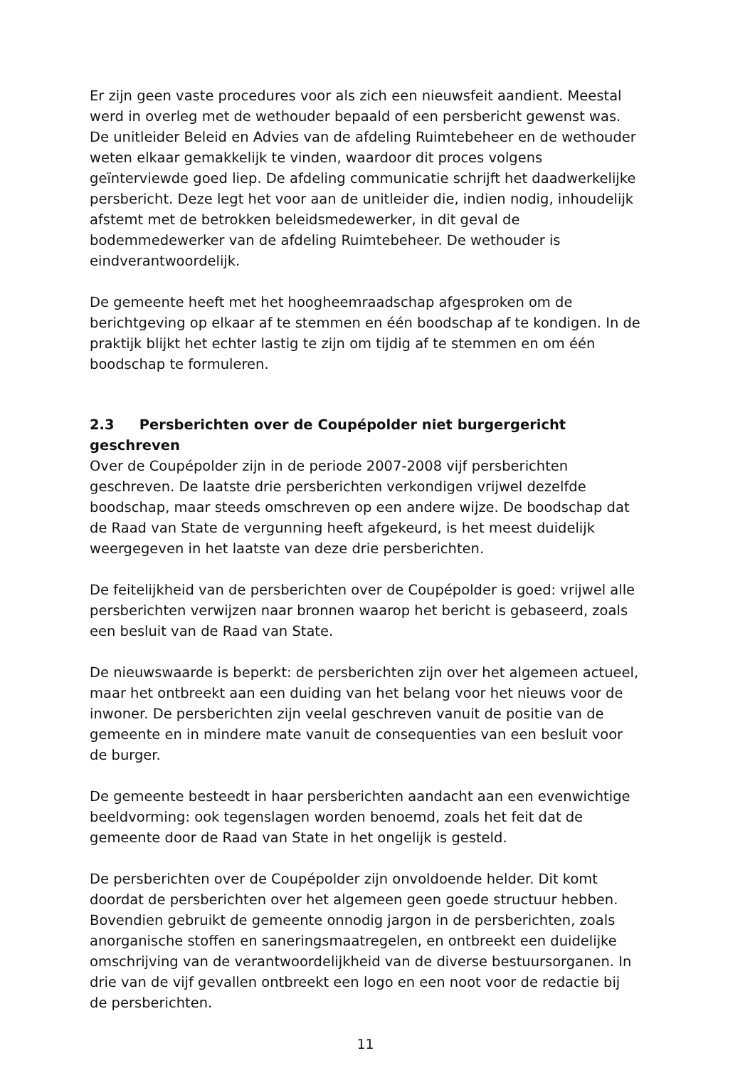Er zijn geen vaste procedures voor als zich een nieuwsfeit aandient. Meestal werd in overleg met de wethouder bepaald of een persbericht gewenst was. De unitleider Beleid en Advies van de afdeling Ruimtebeheer en de wethouder weten elkaar gemakkelijk te vinden, waardoor dit proces volgens geïnterviewde goed liep. De afdeling communicatie schrijft het daadwerkelijke persbericht. Deze legt het voor aan de unitleider die, indien nodig, inhoudelijk afstemt met de betrokken beleidsmedewerker, in dit geval de bodemmedewerker van de afdeling Ruimtebeheer. De wethouder is eindverantwoordelijk.
De gemeente heeft met het hoogheemraadschap afgesproken om de berichtgeving op elkaar af te stemmen en één boodschap af te kondigen. In de praktijk blijkt het echter lastig te zijn om tijdig af te stemmen en om één boodschap te formuleren.
2.3 Persberichten over de Coupépolder niet burgergericht geschreven
Over de Coupépolder zijn in de periode 2007-2008 vijf persberichten geschreven. De laatste drie persberichten verkondigen vrijwel dezelfde boodschap, maar steeds omschreven op een andere wijze. De boodschap dat de Raad van State de vergunning heeft afgekeurd, is het meest duidelijk weergegeven in het laatste van deze drie persberichten.
De feitelijkheid van de persberichten over de Coupépolder is goed: vrijwel alle persberichten verwijzen naar bronnen waarop het bericht is gebaseerd, zoals een besluit van de Raad van State.
De nieuwswaarde is beperkt: de persberichten zijn over het algemeen actueel, maar het ontbreekt aan een duiding van het belang voor het nieuws voor de inwoner. De persberichten zijn veelal geschreven vanuit de positie van de gemeente en in mindere mate vanuit de consequenties van een besluit voor de burger.
De gemeente besteedt in haar persberichten aandacht aan een evenwichtige beeldvorming: ook tegenslagen worden benoemd, zoals het feit dat de gemeente door de Raad van State in het ongelijk is gesteld.
De persberichten over de Coupépolder zijn onvoldoende helder. Dit komt doordat de persberichten over het algemeen geen goede structuur hebben. Bovendien gebruikt de gemeente onnodig jargon in de persberichten, zoals anorganische stoffen en saneringsmaatregelen, en ontbreekt een duidelijke omschrijving van de verantwoordelijkheid van de diverse bestuursorganen. In drie van de vijf gevallen ontbreekt een logo en een noot voor de redactie bij de persberichten.
11